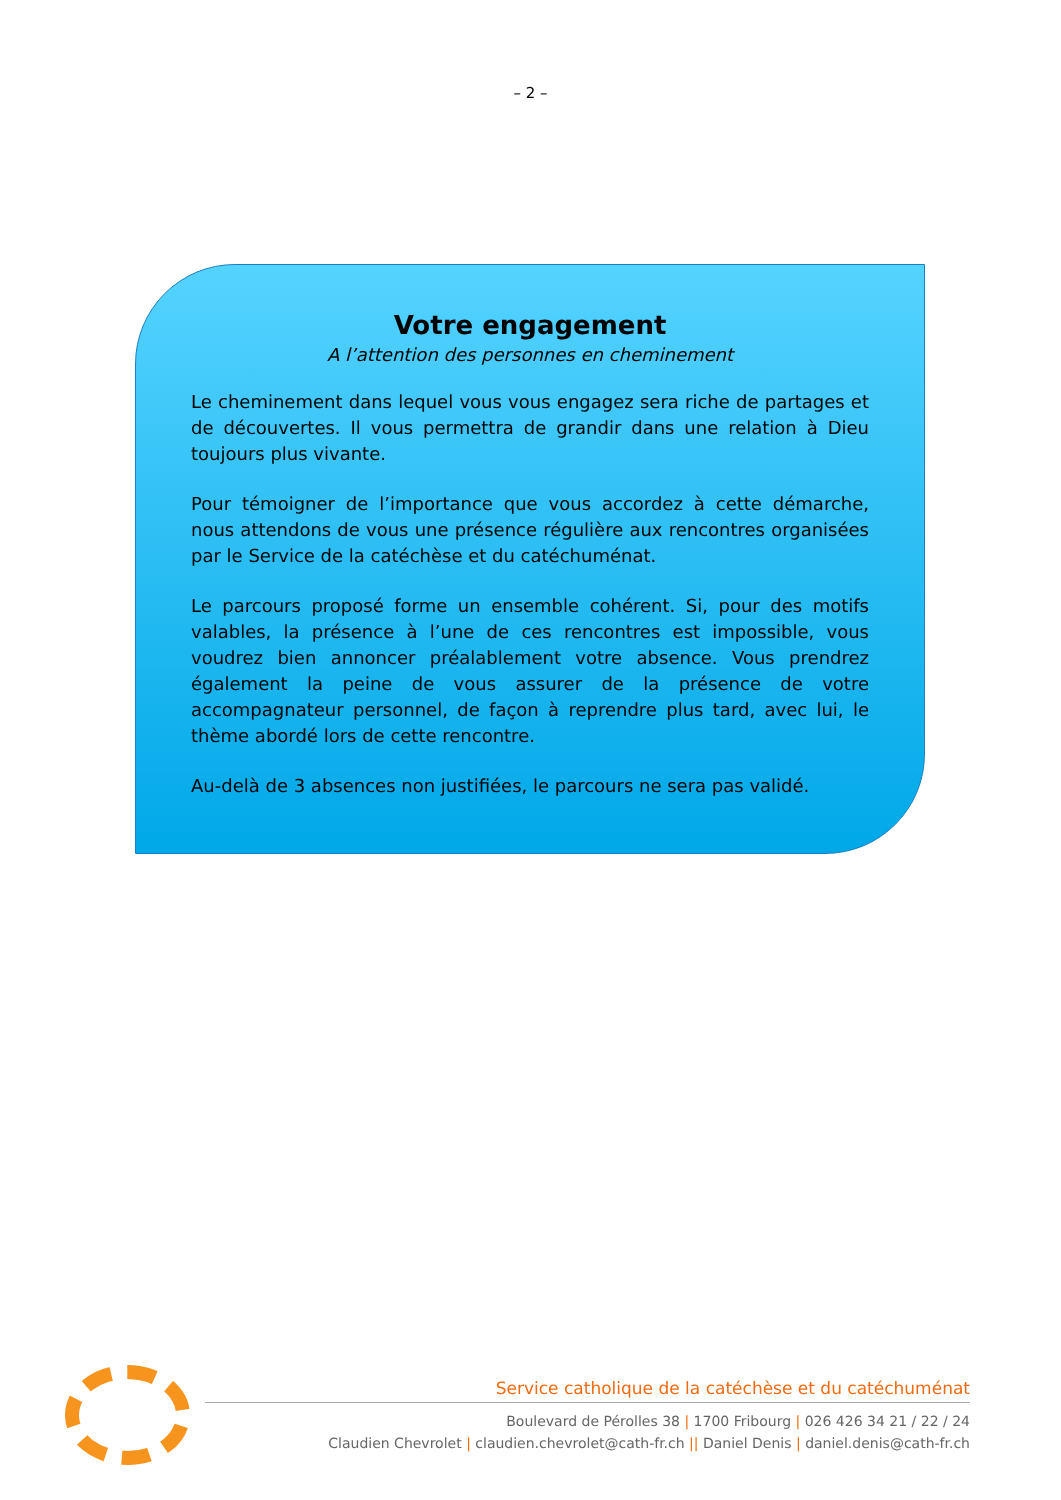– 2 –
Votre engagement
A l’attention des personnes en cheminement
Le cheminement dans lequel vous vous engagez sera riche de partages et de découvertes. Il vous permettra de grandir dans une relation à Dieu toujours plus vivante.
Pour témoigner de l’importance que vous accordez à cette démarche, nous attendons de vous une présence régulière aux rencontres organisées par le Service de la catéchèse et du catéchuménat.
Le parcours proposé forme un ensemble cohérent. Si, pour des motifs valables, la présence à l’une de ces rencontres est impossible, vous voudrez bien annoncer préalablement votre absence. Vous prendrez également la peine de vous assurer de la présence de votre accompagnateur personnel, de façon à reprendre plus tard, avec lui, le thème abordé lors de cette rencontre.
Au-delà de 3 absences non justifiées, le parcours ne sera pas validé.
Service catholique de la catéchèse et du catéchuménat
Boulevard de Pérolles 38 | 1700 Fribourg | 026 426 34 21 / 22 / 24
Claudien Chevrolet | claudien.chevrolet@cath-fr.ch || Daniel Denis | daniel.denis@cath-fr.ch